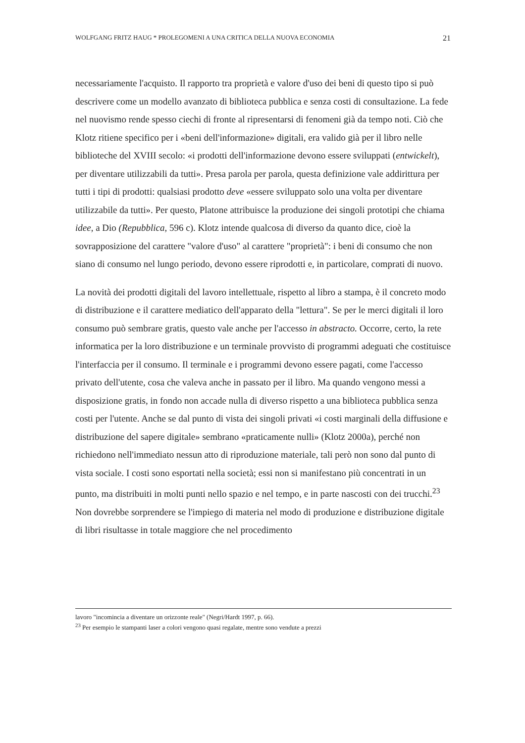WOLFGANG FRITZ HAUG * PROLEGOMENI A UNA CRITICA DELLA NUOVA ECONOMIA 21
necessariamente l'acquisto. Il rapporto tra proprietà e valore d'uso dei beni di questo tipo si può descrivere come un modello avanzato di biblioteca pubblica e senza costi di consultazione. La fede nel nuovismo rende spesso ciechi di fronte al ripresentarsi di fenomeni già da tempo noti. Ciò che Klotz ritiene specifico per i «beni dell'informazione» digitali, era valido già per il libro nelle biblioteche del XVIII secolo: «i prodotti dell'informazione devono essere sviluppati (entwickelt), per diventare utilizzabili da tutti». Presa parola per parola, questa definizione vale addirittura per tutti i tipi di prodotti: qualsiasi prodotto deve «essere sviluppato solo una volta per diventare utilizzabile da tutti». Per questo, Platone attribuisce la produzione dei singoli prototipi che chiama idee, a Dio (Repubblica, 596 c). Klotz intende qualcosa di diverso da quanto dice, cioè la sovrapposizione del carattere "valore d'uso" al carattere "proprietà": i beni di consumo che non siano di consumo nel lungo periodo, devono essere riprodotti e, in particolare, comprati di nuovo.
La novità dei prodotti digitali del lavoro intellettuale, rispetto al libro a stampa, è il concreto modo di distribuzione e il carattere mediatico dell'apparato della "lettura". Se per le merci digitali il loro consumo può sembrare gratis, questo vale anche per l'accesso in abstracto. Occorre, certo, la rete informatica per la loro distribuzione e un terminale provvisto di programmi adeguati che costituisce l'interfaccia per il consumo. Il terminale e i programmi devono essere pagati, come l'accesso privato dell'utente, cosa che valeva anche in passato per il libro. Ma quando vengono messi a disposizione gratis, in fondo non accade nulla di diverso rispetto a una biblioteca pubblica senza costi per l'utente. Anche se dal punto di vista dei singoli privati «i costi marginali della diffusione e distribuzione del sapere digitale» sembrano «praticamente nulli» (Klotz 2000a), perché non richiedono nell'immediato nessun atto di riproduzione materiale, tali però non sono dal punto di vista sociale. I costi sono esportati nella società; essi non si manifestano più concentrati in un punto, ma distribuiti in molti punti nello spazio e nel tempo, e in parte nascosti con dei trucchi.<sup>23</sup> Non dovrebbe sorprendere se l'impiego di materia nel modo di produzione e distribuzione digitale di libri risultasse in totale maggiore che nel procedimento
lavoro "incomincia a diventare un orizzonte reale" (Negri/Hardt 1997, p. 66).
<sup>23</sup> Per esempio le stampanti laser a colori vengono quasi regalate, mentre sono vendute a prezzi